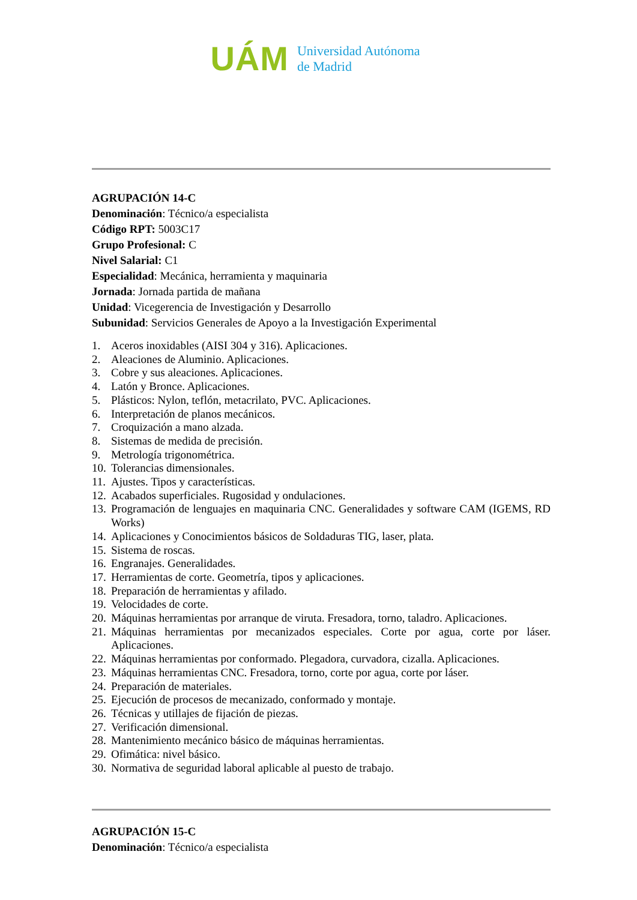UÁM
Universidad Autónoma
de Madrid
AGRUPACIÓN 14-C
Denominación: Técnico/a especialista
Código RPT: 5003C17
Grupo Profesional: C
Nivel Salarial: C1
Especialidad: Mecánica, herramienta y maquinaria
Jornada: Jornada partida de mañana
Unidad: Vicegerencia de Investigación y Desarrollo
Subunidad: Servicios Generales de Apoyo a la Investigación Experimental
1. Aceros inoxidables (AISI 304 y 316). Aplicaciones.
2. Aleaciones de Aluminio. Aplicaciones.
3. Cobre y sus aleaciones. Aplicaciones.
4. Latón y Bronce. Aplicaciones.
5. Plásticos: Nylon, teflón, metacrilato, PVC. Aplicaciones.
6. Interpretación de planos mecánicos.
7. Croquización a mano alzada.
8. Sistemas de medida de precisión.
9. Metrología trigonométrica.
10. Tolerancias dimensionales.
11. Ajustes. Tipos y características.
12. Acabados superficiales. Rugosidad y ondulaciones.
13. Programación de lenguajes en maquinaria CNC. Generalidades y software CAM (IGEMS, RD Works)
14. Aplicaciones y Conocimientos básicos de Soldaduras TIG, laser, plata.
15. Sistema de roscas.
16. Engranajes. Generalidades.
17. Herramientas de corte. Geometría, tipos y aplicaciones.
18. Preparación de herramientas y afilado.
19. Velocidades de corte.
20. Máquinas herramientas por arranque de viruta. Fresadora, torno, taladro. Aplicaciones.
21. Máquinas herramientas por mecanizados especiales. Corte por agua, corte por láser. Aplicaciones.
22. Máquinas herramientas por conformado. Plegadora, curvadora, cizalla. Aplicaciones.
23. Máquinas herramientas CNC. Fresadora, torno, corte por agua, corte por láser.
24. Preparación de materiales.
25. Ejecución de procesos de mecanizado, conformado y montaje.
26. Técnicas y utillajes de fijación de piezas.
27. Verificación dimensional.
28. Mantenimiento mecánico básico de máquinas herramientas.
29. Ofimática: nivel básico.
30. Normativa de seguridad laboral aplicable al puesto de trabajo.
AGRUPACIÓN 15-C
Denominación: Técnico/a especialista